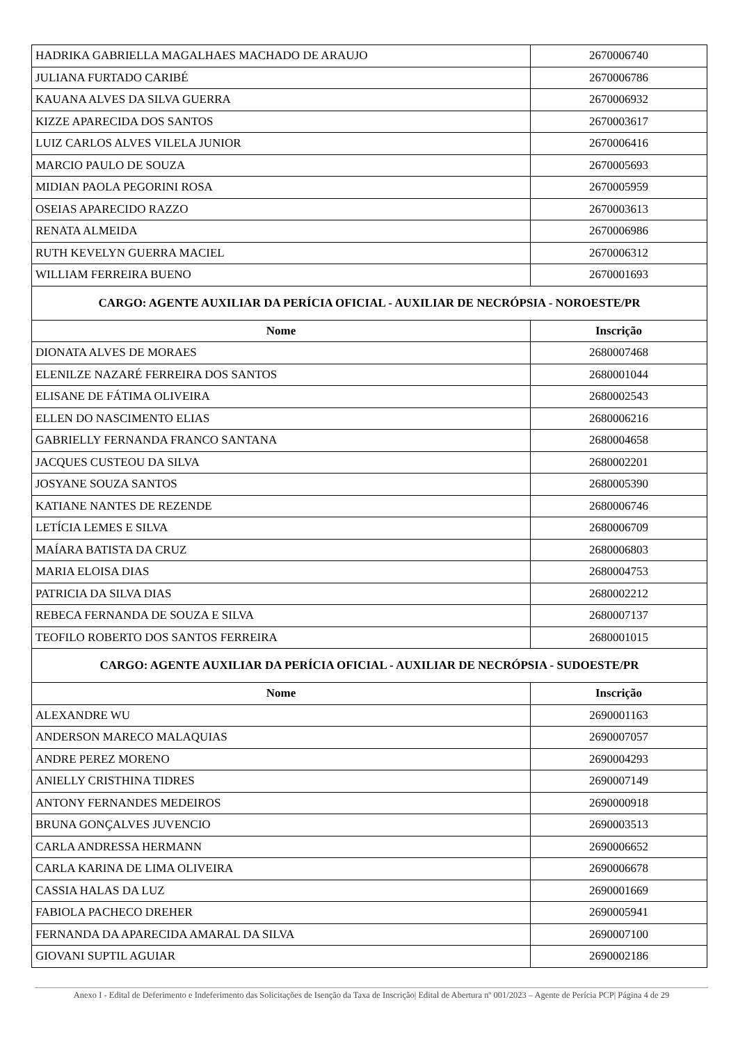| HADRIKA GABRIELLA MAGALHAES MACHADO DE ARAUJO | 2670006740 |
| JULIANA FURTADO CARIBÉ | 2670006786 |
| KAUANA ALVES DA SILVA GUERRA | 2670006932 |
| KIZZE APARECIDA DOS SANTOS | 2670003617 |
| LUIZ CARLOS ALVES VILELA JUNIOR | 2670006416 |
| MARCIO PAULO DE SOUZA | 2670005693 |
| MIDIAN PAOLA PEGORINI ROSA | 2670005959 |
| OSEIAS APARECIDO RAZZO | 2670003613 |
| RENATA ALMEIDA | 2670006986 |
| RUTH KEVELYN GUERRA MACIEL | 2670006312 |
| WILLIAM FERREIRA BUENO | 2670001693 |
| CARGO: AGENTE AUXILIAR DA PERÍCIA OFICIAL - AUXILIAR DE NECRÓPSIA - NOROESTE/PR | |
| Nome | Inscrição |
| DIONATA ALVES DE MORAES | 2680007468 |
| ELENILZE NAZARÉ FERREIRA DOS SANTOS | 2680001044 |
| ELISANE DE FÁTIMA OLIVEIRA | 2680002543 |
| ELLEN DO NASCIMENTO ELIAS | 2680006216 |
| GABRIELLY FERNANDA FRANCO SANTANA | 2680004658 |
| JACQUES CUSTEOU DA SILVA | 2680002201 |
| JOSYANE SOUZA SANTOS | 2680005390 |
| KATIANE NANTES DE REZENDE | 2680006746 |
| LETÍCIA LEMES E SILVA | 2680006709 |
| MAÍARA BATISTA DA CRUZ | 2680006803 |
| MARIA ELOISA DIAS | 2680004753 |
| PATRICIA DA SILVA DIAS | 2680002212 |
| REBECA FERNANDA DE SOUZA E SILVA | 2680007137 |
| TEOFILO ROBERTO DOS SANTOS FERREIRA | 2680001015 |
| CARGO: AGENTE AUXILIAR DA PERÍCIA OFICIAL - AUXILIAR DE NECRÓPSIA - SUDOESTE/PR | |
| Nome | Inscrição |
| ALEXANDRE WU | 2690001163 |
| ANDERSON MARECO MALAQUIAS | 2690007057 |
| ANDRE PEREZ MORENO | 2690004293 |
| ANIELLY CRISTHINA TIDRES | 2690007149 |
| ANTONY FERNANDES MEDEIROS | 2690000918 |
| BRUNA GONÇALVES JUVENCIO | 2690003513 |
| CARLA ANDRESSA HERMANN | 2690006652 |
| CARLA KARINA DE LIMA OLIVEIRA | 2690006678 |
| CASSIA HALAS DA LUZ | 2690001669 |
| FABIOLA PACHECO DREHER | 2690005941 |
| FERNANDA DA APARECIDA AMARAL DA SILVA | 2690007100 |
| GIOVANI SUPTIL AGUIAR | 2690002186 |
Anexo I - Edital de Deferimento e Indeferimento das Solicitações de Isenção da Taxa de Inscrição| Edital de Abertura nº 001/2023 – Agente de Perícia PCP| Página 4 de 29